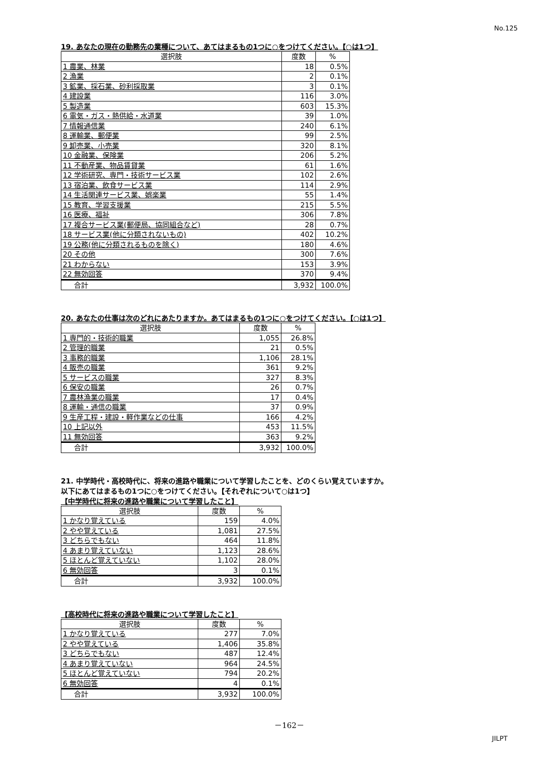No.125
19. あなたの現在の勤務先の業種について、あてはまるもの1つに○をつけてください。【○は1つ】
| 選択肢 | 度数 | % |
| --- | --- | --- |
| 1 農業、林業 | 18 | 0.5% |
| 2 漁業 | 2 | 0.1% |
| 3 鉱業、採石業、砂利採取業 | 3 | 0.1% |
| 4 建設業 | 116 | 3.0% |
| 5 製造業 | 603 | 15.3% |
| 6 電気・ガス・熱供給・水道業 | 39 | 1.0% |
| 7 情報通信業 | 240 | 6.1% |
| 8 運輸業、郵便業 | 99 | 2.5% |
| 9 卸売業、小売業 | 320 | 8.1% |
| 10 金融業、保険業 | 206 | 5.2% |
| 11 不動産業、物品賃貸業 | 61 | 1.6% |
| 12 学術研究、専門・技術サービス業 | 102 | 2.6% |
| 13 宿泊業、飲食サービス業 | 114 | 2.9% |
| 14 生活関連サービス業、娯楽業 | 55 | 1.4% |
| 15 教育、学習支援業 | 215 | 5.5% |
| 16 医療、福祉 | 306 | 7.8% |
| 17 複合サービス業(郵便局、協同組合など) | 28 | 0.7% |
| 18 サービス業(他に分類されないもの) | 402 | 10.2% |
| 19 公務(他に分類されるものを除く) | 180 | 4.6% |
| 20 その他 | 300 | 7.6% |
| 21 わからない | 153 | 3.9% |
| 22 無効回答 | 370 | 9.4% |
| 合計 | 3,932 | 100.0% |
20. あなたの仕事は次のどれにあたりますか。あてはまるもの1つに○をつけてください。【○は1つ】
| 選択肢 | 度数 | % |
| --- | --- | --- |
| 1 専門的・技術的職業 | 1,055 | 26.8% |
| 2 管理的職業 | 21 | 0.5% |
| 3 事務的職業 | 1,106 | 28.1% |
| 4 販売の職業 | 361 | 9.2% |
| 5 サービスの職業 | 327 | 8.3% |
| 6 保安の職業 | 26 | 0.7% |
| 7 農林漁業の職業 | 17 | 0.4% |
| 8 運輸・通信の職業 | 37 | 0.9% |
| 9 生産工程・建設・軽作業などの仕事 | 166 | 4.2% |
| 10 上記以外 | 453 | 11.5% |
| 11 無効回答 | 363 | 9.2% |
| 合計 | 3,932 | 100.0% |
21. 中学時代・高校時代に、将来の進路や職業について学習したことを、どのくらい覚えていますか。
以下にあてはまるもの1つに○をつけてください。【それぞれについて○は1つ】
【中学時代に将来の進路や職業について学習したこと】
| 選択肢 | 度数 | % |
| --- | --- | --- |
| 1 かなり覚えている | 159 | 4.0% |
| 2 やや覚えている | 1,081 | 27.5% |
| 3 どちらでもない | 464 | 11.8% |
| 4 あまり覚えていない | 1,123 | 28.6% |
| 5 ほとんど覚えていない | 1,102 | 28.0% |
| 6 無効回答 | 3 | 0.1% |
| 合計 | 3,932 | 100.0% |
【高校時代に将来の進路や職業について学習したこと】
| 選択肢 | 度数 | % |
| --- | --- | --- |
| 1 かなり覚えている | 277 | 7.0% |
| 2 やや覚えている | 1,406 | 35.8% |
| 3 どちらでもない | 487 | 12.4% |
| 4 あまり覚えていない | 964 | 24.5% |
| 5 ほとんど覚えていない | 794 | 20.2% |
| 6 無効回答 | 4 | 0.1% |
| 合計 | 3,932 | 100.0% |
－162－
JILPT